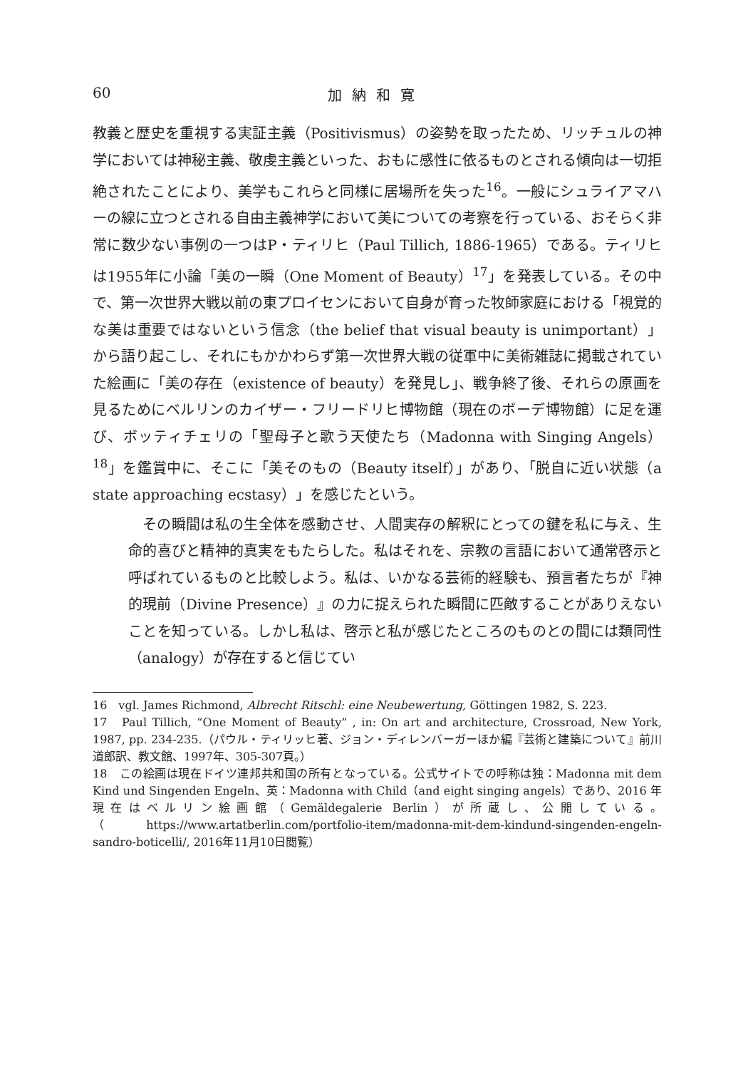60 加納和寛
教義と歴史を重視する実証主義（Positivismus）の姿勢を取ったため、リッチュルの神学においては神秘主義、敬虔主義といった、おもに感性に依るものとされる傾向は一切拒絶されたことにより、美学もこれらと同様に居場所を失った<sup>16</sup>。一般にシュライアマハーの線に立つとされる自由主義神学において美についての考察を行っている、おそらく非常に数少ない事例の一つはP・ティリヒ（Paul Tillich, 1886-1965）である。ティリヒは1955年に小論「美の一瞬（One Moment of Beauty）<sup>17</sup>」を発表している。その中で、第一次世界大戦以前の東プロイセンにおいて自身が育った牧師家庭における「視覚的な美は重要ではないという信念（the belief that visual beauty is unimportant）」から語り起こし、それにもかかわらず第一次世界大戦の従軍中に美術雑誌に掲載されていた絵画に「美の存在（existence of beauty）を発見し」、戦争終了後、それらの原画を見るためにベルリンのカイザー・フリードリヒ博物館（現在のボーデ博物館）に足を運び、ボッティチェリの「聖母子と歌う天使たち（Madonna with Singing Angels）<sup>18</sup>」を鑑賞中に、そこに「美そのもの（Beauty itself）」があり、「脱自に近い状態（a state approaching ecstasy）」を感じたという。
その瞬間は私の生全体を感動させ、人間実存の解釈にとっての鍵を私に与え、生命的喜びと精神的真実をもたらした。私はそれを、宗教の言語において通常啓示と呼ばれているものと比較しよう。私は、いかなる芸術的経験も、預言者たちが『神的現前（Divine Presence）』の力に捉えられた瞬間に匹敵することがありえないことを知っている。しかし私は、啓示と私が感じたところのものとの間には類同性（analogy）が存在すると信じてい
16　vgl. James Richmond, Albrecht Ritschl: eine Neubewertung, Göttingen 1982, S. 223.
17　Paul Tillich, “One Moment of Beauty” , in: On art and architecture, Crossroad, New York, 1987, pp. 234-235.（パウル・ティリッヒ著、ジョン・ディレンバーガーほか編『芸術と建築について』前川道郎訳、教文館、1997年、305-307頁。）
18　この絵画は現在ドイツ連邦共和国の所有となっている。公式サイトでの呼称は独：Madonna mit dem Kind und Singenden Engeln、英：Madonna with Child（and eight singing angels）であり、2016 年現在はベルリン絵画館（Gemäldegalerie Berlin）が所蔵し、公開している。（https://www.artatberlin.com/portfolio-item/madonna-mit-dem-kindund-singenden-engeln-sandro-boticelli/, 2016年11月10日閲覧）